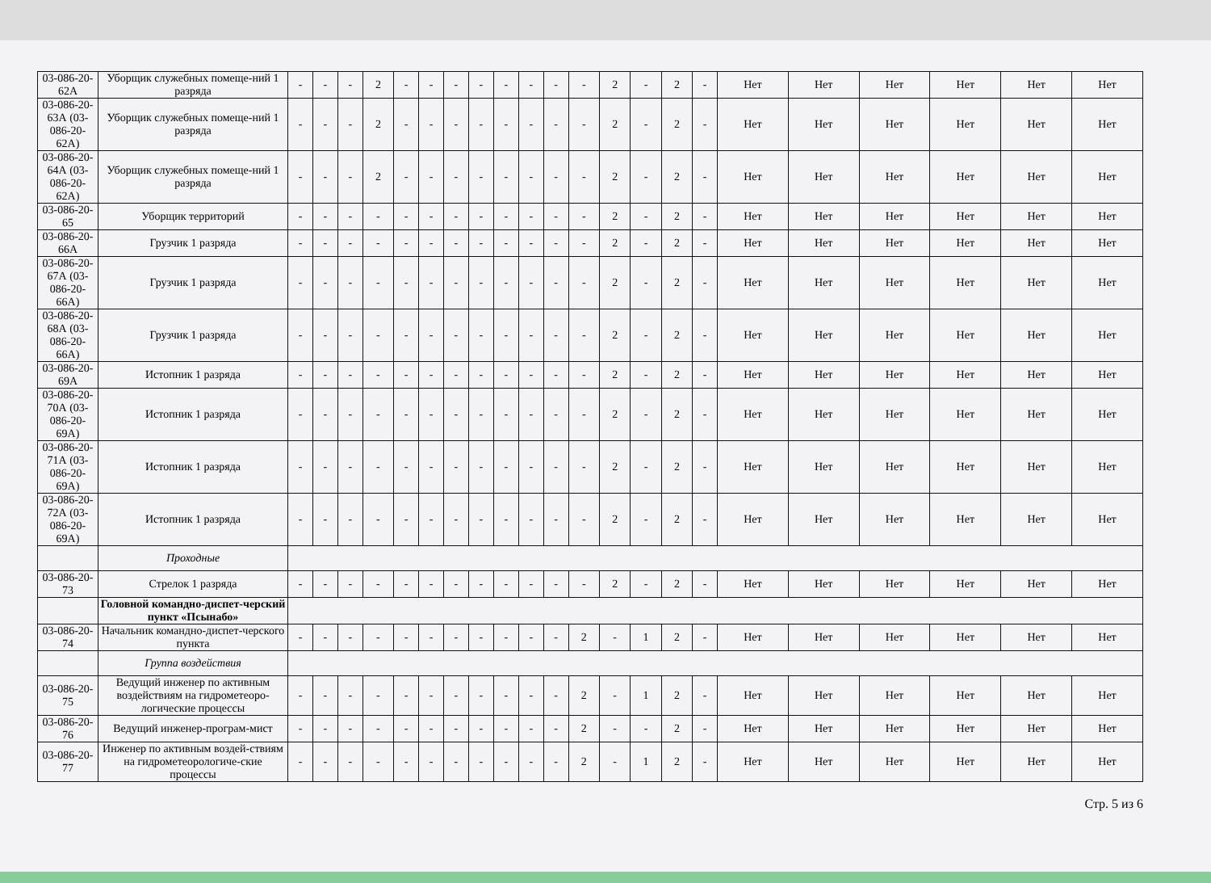| 03-086-20-62А | Уборщик служебных помеще-ний 1 разряда | - | - | - | 2 | - | - | - | - | - | - | - | - | 2 | - | 2 | - | Нет | Нет | Нет | Нет | Нет | Нет |
| 03-086-20-63А (03-086-20-62А) | Уборщик служебных помеще-ний 1 разряда | - | - | - | 2 | - | - | - | - | - | - | - | - | 2 | - | 2 | - | Нет | Нет | Нет | Нет | Нет | Нет |
| 03-086-20-64А (03-086-20-62А) | Уборщик служебных помеще-ний 1 разряда | - | - | - | 2 | - | - | - | - | - | - | - | - | 2 | - | 2 | - | Нет | Нет | Нет | Нет | Нет | Нет |
| 03-086-20-65 | Уборщик территорий | - | - | - | - | - | - | - | - | - | - | - | - | 2 | - | 2 | - | Нет | Нет | Нет | Нет | Нет | Нет |
| 03-086-20-66А | Грузчик 1 разряда | - | - | - | - | - | - | - | - | - | - | - | - | 2 | - | 2 | - | Нет | Нет | Нет | Нет | Нет | Нет |
| 03-086-20-67А (03-086-20-66А) | Грузчик 1 разряда | - | - | - | - | - | - | - | - | - | - | - | - | 2 | - | 2 | - | Нет | Нет | Нет | Нет | Нет | Нет |
| 03-086-20-68А (03-086-20-66А) | Грузчик 1 разряда | - | - | - | - | - | - | - | - | - | - | - | - | 2 | - | 2 | - | Нет | Нет | Нет | Нет | Нет | Нет |
| 03-086-20-69А | Истопник 1 разряда | - | - | - | - | - | - | - | - | - | - | - | - | 2 | - | 2 | - | Нет | Нет | Нет | Нет | Нет | Нет |
| 03-086-20-70А (03-086-20-69А) | Истопник 1 разряда | - | - | - | - | - | - | - | - | - | - | - | - | 2 | - | 2 | - | Нет | Нет | Нет | Нет | Нет | Нет |
| 03-086-20-71А (03-086-20-69А) | Истопник 1 разряда | - | - | - | - | - | - | - | - | - | - | - | - | 2 | - | 2 | - | Нет | Нет | Нет | Нет | Нет | Нет |
| 03-086-20-72А (03-086-20-69А) | Истопник 1 разряда | - | - | - | - | - | - | - | - | - | - | - | - | 2 | - | 2 | - | Нет | Нет | Нет | Нет | Нет | Нет |
| | Проходные | | | | | | | | | | | | | | | | | | | | | | |
| 03-086-20-73 | Стрелок 1 разряда | - | - | - | - | - | - | - | - | - | - | - | - | 2 | - | 2 | - | Нет | Нет | Нет | Нет | Нет | Нет |
| | Головной командно-диспет-черский пункт «Псынабо» | | | | | | | | | | | | | | | | | | | | | | |
| 03-086-20-74 | Начальник командно-диспет-черского пункта | - | - | - | - | - | - | - | - | - | - | - | 2 | - | 1 | 2 | - | Нет | Нет | Нет | Нет | Нет | Нет |
| | Группа воздействия | | | | | | | | | | | | | | | | | | | | | | |
| 03-086-20-75 | Ведущий инженер по активным воздействиям на гидрометеоро-логические процессы | - | - | - | - | - | - | - | - | - | - | - | 2 | - | 1 | 2 | - | Нет | Нет | Нет | Нет | Нет | Нет |
| 03-086-20-76 | Ведущий инженер-програм-мист | - | - | - | - | - | - | - | - | - | - | - | 2 | - | - | 2 | - | Нет | Нет | Нет | Нет | Нет | Нет |
| 03-086-20-77 | Инженер по активным воздей-ствиям на гидрометеорологиче-ские процессы | - | - | - | - | - | - | - | - | - | - | - | 2 | - | 1 | 2 | - | Нет | Нет | Нет | Нет | Нет | Нет |
Стр. 5 из 6